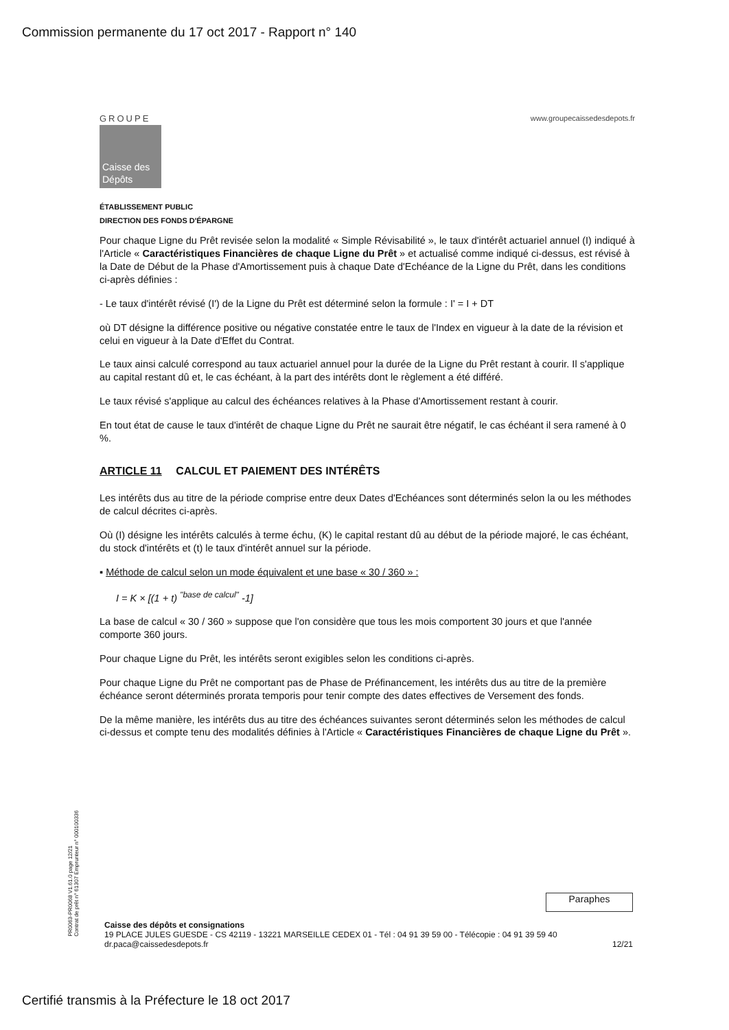Commission permanente du 17 oct 2017 - Rapport n° 140
GROUPE
Caisse des Dépôts
www.groupecaissedesdepots.fr
ÉTABLISSEMENT PUBLIC
DIRECTION DES FONDS D'ÉPARGNE
Pour chaque Ligne du Prêt revisée selon la modalité « Simple Révisabilité », le taux d'intérêt actuariel annuel (I) indiqué à l'Article « Caractéristiques Financières de chaque Ligne du Prêt » et actualisé comme indiqué ci-dessus, est révisé à la Date de Début de la Phase d'Amortissement puis à chaque Date d'Echéance de la Ligne du Prêt, dans les conditions ci-après définies :
- Le taux d'intérêt révisé (I') de la Ligne du Prêt est déterminé selon la formule : I' = I + DT
où DT désigne la différence positive ou négative constatée entre le taux de l'Index en vigueur à la date de la révision et celui en vigueur à la Date d'Effet du Contrat.
Le taux ainsi calculé correspond au taux actuariel annuel pour la durée de la Ligne du Prêt restant à courir. Il s'applique au capital restant dû et, le cas échéant, à la part des intérêts dont le règlement a été différé.
Le taux révisé s'applique au calcul des échéances relatives à la Phase d'Amortissement restant à courir.
En tout état de cause le taux d'intérêt de chaque Ligne du Prêt ne saurait être négatif, le cas échéant il sera ramené à 0 %.
ARTICLE 11 CALCUL ET PAIEMENT DES INTÉRÊTS
Les intérêts dus au titre de la période comprise entre deux Dates d'Echéances sont déterminés selon la ou les méthodes de calcul décrites ci-après.
Où (I) désigne les intérêts calculés à terme échu, (K) le capital restant dû au début de la période majoré, le cas échéant, du stock d'intérêts et (t) le taux d'intérêt annuel sur la période.
▪ Méthode de calcul selon un mode équivalent et une base « 30 / 360 » :
I = K × [(1 + t) <sup>"base de calcul"</sup> -1]
La base de calcul « 30 / 360 » suppose que l'on considère que tous les mois comportent 30 jours et que l'année comporte 360 jours.
Pour chaque Ligne du Prêt, les intérêts seront exigibles selon les conditions ci-après.
Pour chaque Ligne du Prêt ne comportant pas de Phase de Préfinancement, les intérêts dus au titre de la première échéance seront déterminés prorata temporis pour tenir compte des dates effectives de Versement des fonds.
De la même manière, les intérêts dus au titre des échéances suivantes seront déterminés selon les méthodes de calcul ci-dessus et compte tenu des modalités définies à l'Article « Caractéristiques Financières de chaque Ligne du Prêt ».
PR0063-PR0068 V1.61.0 page 12/21
Contrat de prêt n° 61307 Emprunteur n° 000100336
Paraphes
Caisse des dépôts et consignations
19 PLACE JULES GUESDE - CS 42119 - 13221 MARSEILLE CEDEX 01 - Tél : 04 91 39 59 00 - Télécopie : 04 91 39 59 40
dr.paca@caissedesdepots.fr 12/21
Certifié transmis à la Préfecture le 18 oct 2017